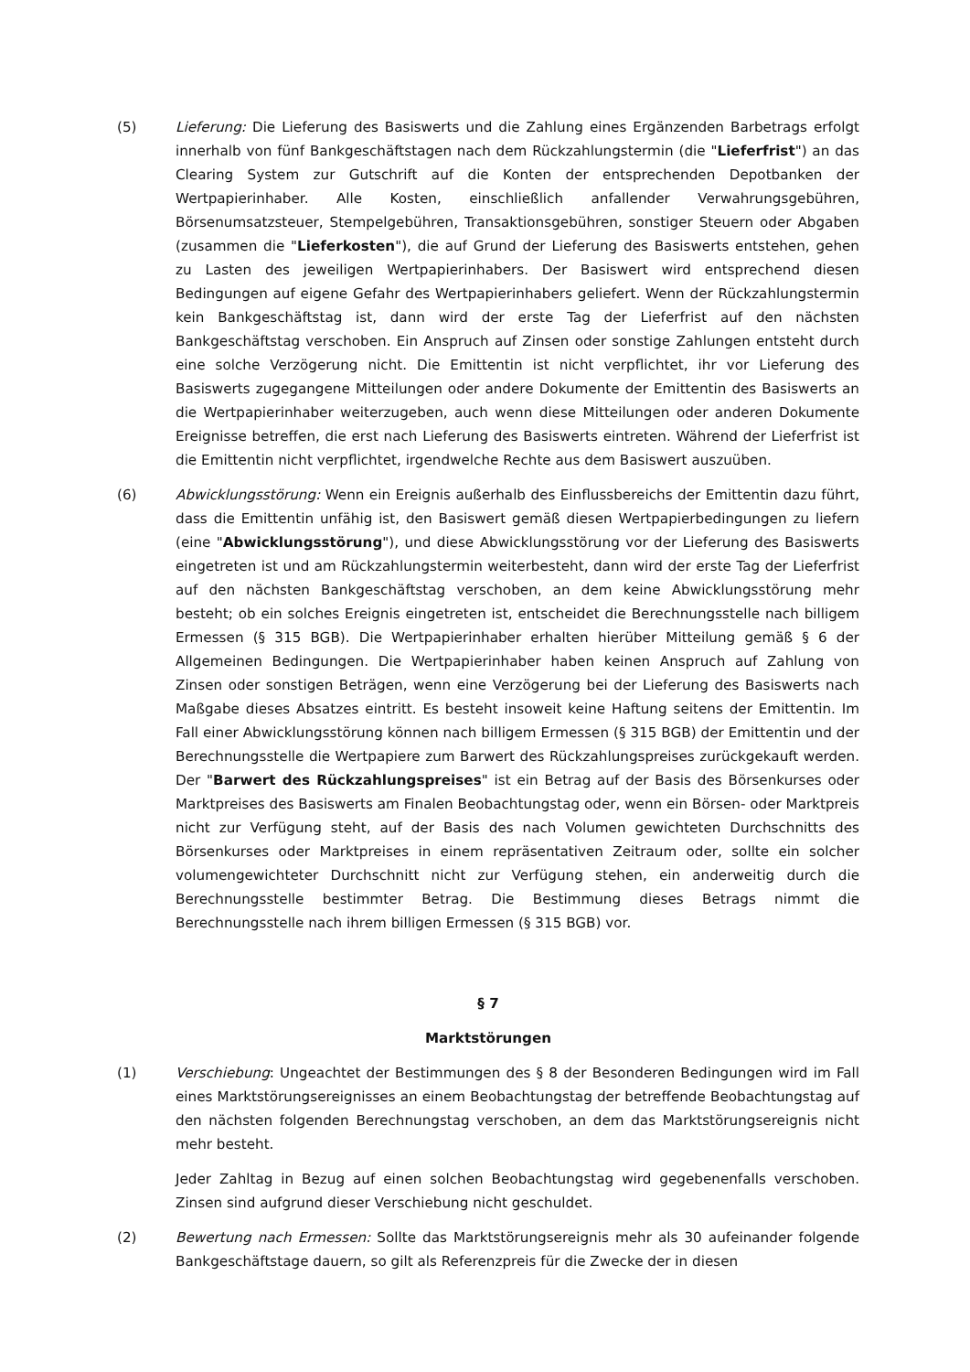(5) Lieferung: Die Lieferung des Basiswerts und die Zahlung eines Ergänzenden Barbetrags erfolgt innerhalb von fünf Bankgeschäftstagen nach dem Rückzahlungstermin (die "Lieferfrist") an das Clearing System zur Gutschrift auf die Konten der entsprechenden Depotbanken der Wertpapierinhaber. Alle Kosten, einschließlich anfallender Verwahrungsgebühren, Börsenumsatzsteuer, Stempelgebühren, Transaktionsgebühren, sonstiger Steuern oder Abgaben (zusammen die "Lieferkosten"), die auf Grund der Lieferung des Basiswerts entstehen, gehen zu Lasten des jeweiligen Wertpapierinhabers. Der Basiswert wird entsprechend diesen Bedingungen auf eigene Gefahr des Wertpapierinhabers geliefert. Wenn der Rückzahlungstermin kein Bankgeschäftstag ist, dann wird der erste Tag der Lieferfrist auf den nächsten Bankgeschäftstag verschoben. Ein Anspruch auf Zinsen oder sonstige Zahlungen entsteht durch eine solche Verzögerung nicht. Die Emittentin ist nicht verpflichtet, ihr vor Lieferung des Basiswerts zugegangene Mitteilungen oder andere Dokumente der Emittentin des Basiswerts an die Wertpapierinhaber weiterzugeben, auch wenn diese Mitteilungen oder anderen Dokumente Ereignisse betreffen, die erst nach Lieferung des Basiswerts eintreten. Während der Lieferfrist ist die Emittentin nicht verpflichtet, irgendwelche Rechte aus dem Basiswert auszuüben.
(6) Abwicklungsstörung: Wenn ein Ereignis außerhalb des Einflussbereichs der Emittentin dazu führt, dass die Emittentin unfähig ist, den Basiswert gemäß diesen Wertpapierbedingungen zu liefern (eine "Abwicklungsstörung"), und diese Abwicklungsstörung vor der Lieferung des Basiswerts eingetreten ist und am Rückzahlungstermin weiterbesteht, dann wird der erste Tag der Lieferfrist auf den nächsten Bankgeschäftstag verschoben, an dem keine Abwicklungsstörung mehr besteht; ob ein solches Ereignis eingetreten ist, entscheidet die Berechnungsstelle nach billigem Ermessen (§ 315 BGB). Die Wertpapierinhaber erhalten hierüber Mitteilung gemäß § 6 der Allgemeinen Bedingungen. Die Wertpapierinhaber haben keinen Anspruch auf Zahlung von Zinsen oder sonstigen Beträgen, wenn eine Verzögerung bei der Lieferung des Basiswerts nach Maßgabe dieses Absatzes eintritt. Es besteht insoweit keine Haftung seitens der Emittentin. Im Fall einer Abwicklungsstörung können nach billigem Ermessen (§ 315 BGB) der Emittentin und der Berechnungsstelle die Wertpapiere zum Barwert des Rückzahlungspreises zurückgekauft werden. Der "Barwert des Rückzahlungspreises" ist ein Betrag auf der Basis des Börsenkurses oder Marktpreises des Basiswerts am Finalen Beobachtungstag oder, wenn ein Börsen- oder Marktpreis nicht zur Verfügung steht, auf der Basis des nach Volumen gewichteten Durchschnitts des Börsenkurses oder Marktpreises in einem repräsentativen Zeitraum oder, sollte ein solcher volumengewichteter Durchschnitt nicht zur Verfügung stehen, ein anderweitig durch die Berechnungsstelle bestimmter Betrag. Die Bestimmung dieses Betrags nimmt die Berechnungsstelle nach ihrem billigen Ermessen (§ 315 BGB) vor.
§ 7
Marktstörungen
(1) Verschiebung: Ungeachtet der Bestimmungen des § 8 der Besonderen Bedingungen wird im Fall eines Marktstörungsereignisses an einem Beobachtungstag der betreffende Beobachtungstag auf den nächsten folgenden Berechnungstag verschoben, an dem das Marktstörungsereignis nicht mehr besteht.
Jeder Zahltag in Bezug auf einen solchen Beobachtungstag wird gegebenenfalls verschoben. Zinsen sind aufgrund dieser Verschiebung nicht geschuldet.
(2) Bewertung nach Ermessen: Sollte das Marktstörungsereignis mehr als 30 aufeinander folgende Bankgeschäftstage dauern, so gilt als Referenzpreis für die Zwecke der in diesen